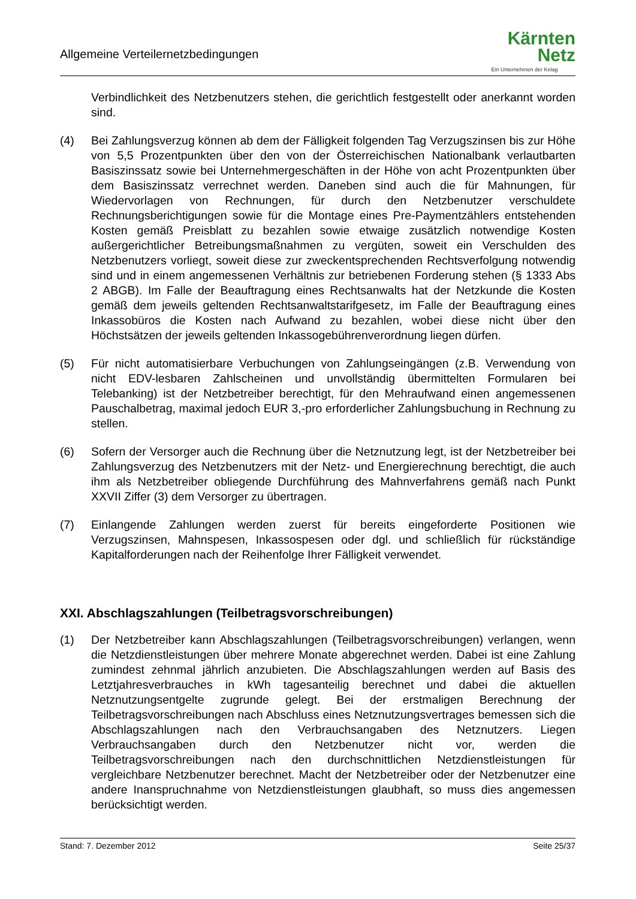Allgemeine Verteilernetzbedingungen
Kärnten
Netz
Ein Unternehmen der Kelag
Verbindlichkeit des Netzbenutzers stehen, die gerichtlich festgestellt oder anerkannt worden sind.
(4) Bei Zahlungsverzug können ab dem der Fälligkeit folgenden Tag Verzugszinsen bis zur Höhe von 5,5 Prozentpunkten über den von der Österreichischen Nationalbank verlautbarten Basiszinssatz sowie bei Unternehmergeschäften in der Höhe von acht Prozentpunkten über dem Basiszinssatz verrechnet werden. Daneben sind auch die für Mahnungen, für Wiedervorlagen von Rechnungen, für durch den Netzbenutzer verschuldete Rechnungsberichtigungen sowie für die Montage eines Pre-Paymentzählers entstehenden Kosten gemäß Preisblatt zu bezahlen sowie etwaige zusätzlich notwendige Kosten außergerichtlicher Betreibungsmaßnahmen zu vergüten, soweit ein Verschulden des Netzbenutzers vorliegt, soweit diese zur zweckentsprechenden Rechtsverfolgung notwendig sind und in einem angemessenen Verhältnis zur betriebenen Forderung stehen (§ 1333 Abs 2 ABGB). Im Falle der Beauftragung eines Rechtsanwalts hat der Netzkunde die Kosten gemäß dem jeweils geltenden Rechtsanwaltstarifgesetz, im Falle der Beauftragung eines Inkassobüros die Kosten nach Aufwand zu bezahlen, wobei diese nicht über den Höchstsätzen der jeweils geltenden Inkassogebührenverordnung liegen dürfen.
(5) Für nicht automatisierbare Verbuchungen von Zahlungseingängen (z.B. Verwendung von nicht EDV-lesbaren Zahlscheinen und unvollständig übermittelten Formularen bei Telebanking) ist der Netzbetreiber berechtigt, für den Mehraufwand einen angemessenen Pauschalbetrag, maximal jedoch EUR 3,-pro erforderlicher Zahlungsbuchung in Rechnung zu stellen.
(6) Sofern der Versorger auch die Rechnung über die Netznutzung legt, ist der Netzbetreiber bei Zahlungsverzug des Netzbenutzers mit der Netz- und Energierechnung berechtigt, die auch ihm als Netzbetreiber obliegende Durchführung des Mahnverfahrens gemäß nach Punkt XXVII Ziffer (3) dem Versorger zu übertragen.
(7) Einlangende Zahlungen werden zuerst für bereits eingeforderte Positionen wie Verzugszinsen, Mahnspesen, Inkassospesen oder dgl. und schließlich für rückständige Kapitalforderungen nach der Reihenfolge Ihrer Fälligkeit verwendet.
XXI. Abschlagszahlungen (Teilbetragsvorschreibungen)
(1) Der Netzbetreiber kann Abschlagszahlungen (Teilbetragsvorschreibungen) verlangen, wenn die Netzdienstleistungen über mehrere Monate abgerechnet werden. Dabei ist eine Zahlung zumindest zehnmal jährlich anzubieten. Die Abschlagszahlungen werden auf Basis des Letztjahresverbrauches in kWh tagesanteilig berechnet und dabei die aktuellen Netznutzungsentgelte zugrunde gelegt. Bei der erstmaligen Berechnung der Teilbetragsvorschreibungen nach Abschluss eines Netznutzungsvertrages bemessen sich die Abschlagszahlungen nach den Verbrauchsangaben des Netznutzers. Liegen Verbrauchsangaben durch den Netzbenutzer nicht vor, werden die Teilbetragsvorschreibungen nach den durchschnittlichen Netzdienstleistungen für vergleichbare Netzbenutzer berechnet. Macht der Netzbetreiber oder der Netzbenutzer eine andere Inanspruchnahme von Netzdienstleistungen glaubhaft, so muss dies angemessen berücksichtigt werden.
Stand: 7. Dezember 2012 Seite 25/37